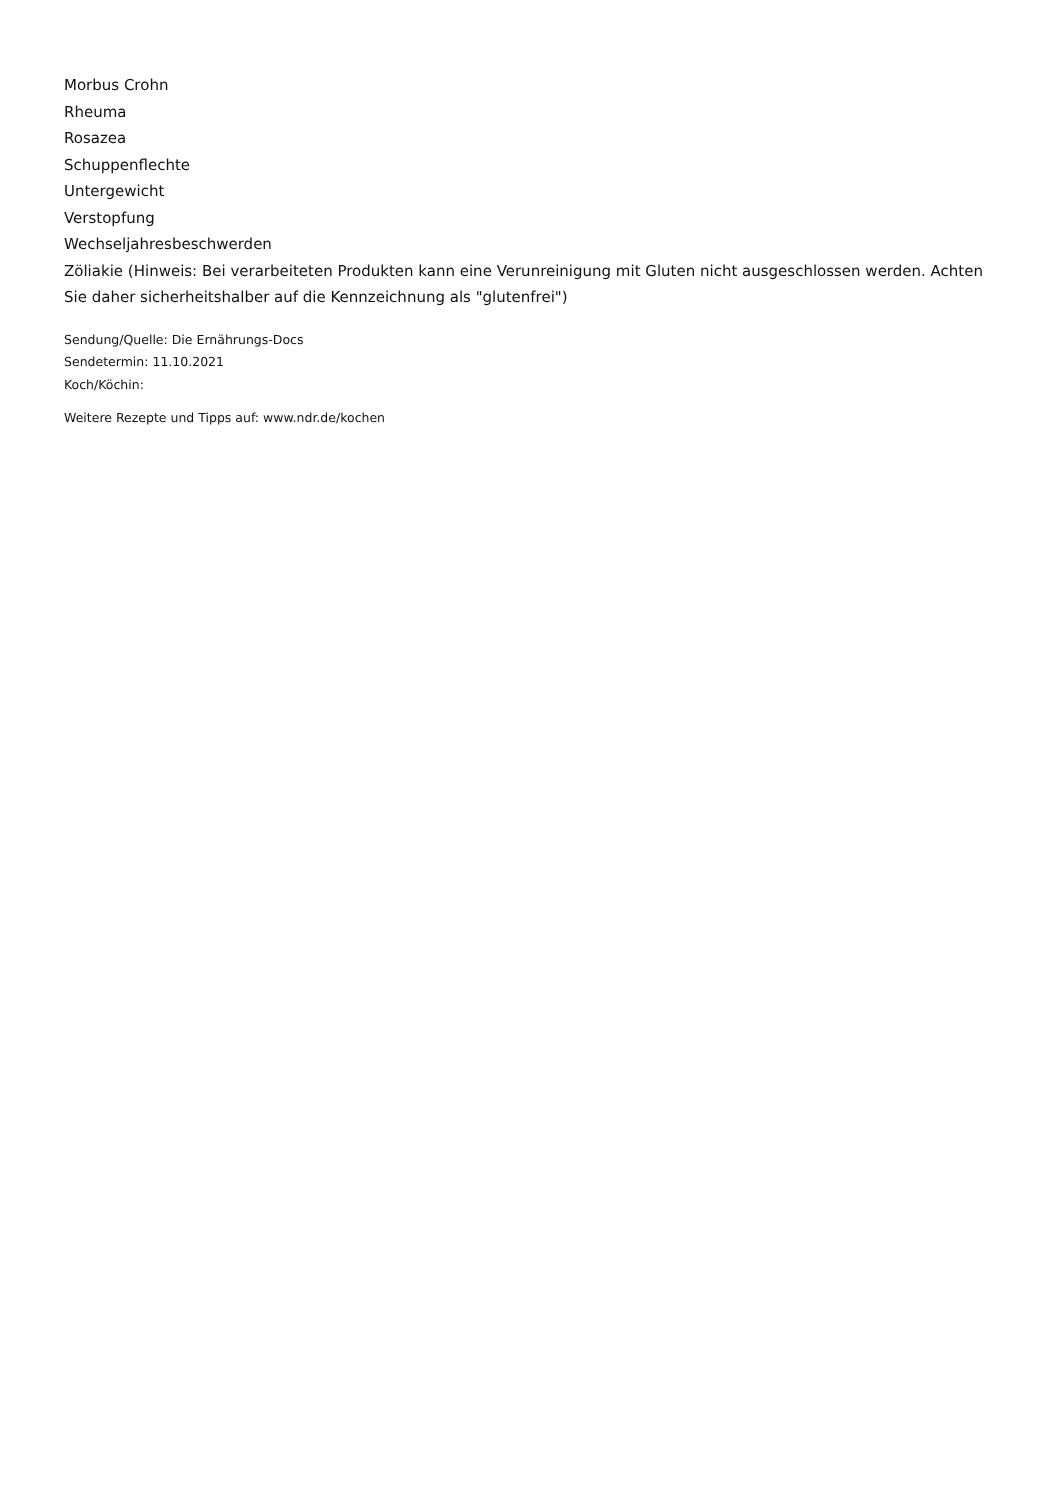Morbus Crohn
Rheuma
Rosazea
Schuppenflechte
Untergewicht
Verstopfung
Wechseljahresbeschwerden
Zöliakie (Hinweis: Bei verarbeiteten Produkten kann eine Verunreinigung mit Gluten nicht ausgeschlossen werden. Achten Sie daher sicherheitshalber auf die Kennzeichnung als "glutenfrei")
Sendung/Quelle: Die Ernährungs-Docs
Sendetermin: 11.10.2021
Koch/Köchin:
Weitere Rezepte und Tipps auf: www.ndr.de/kochen